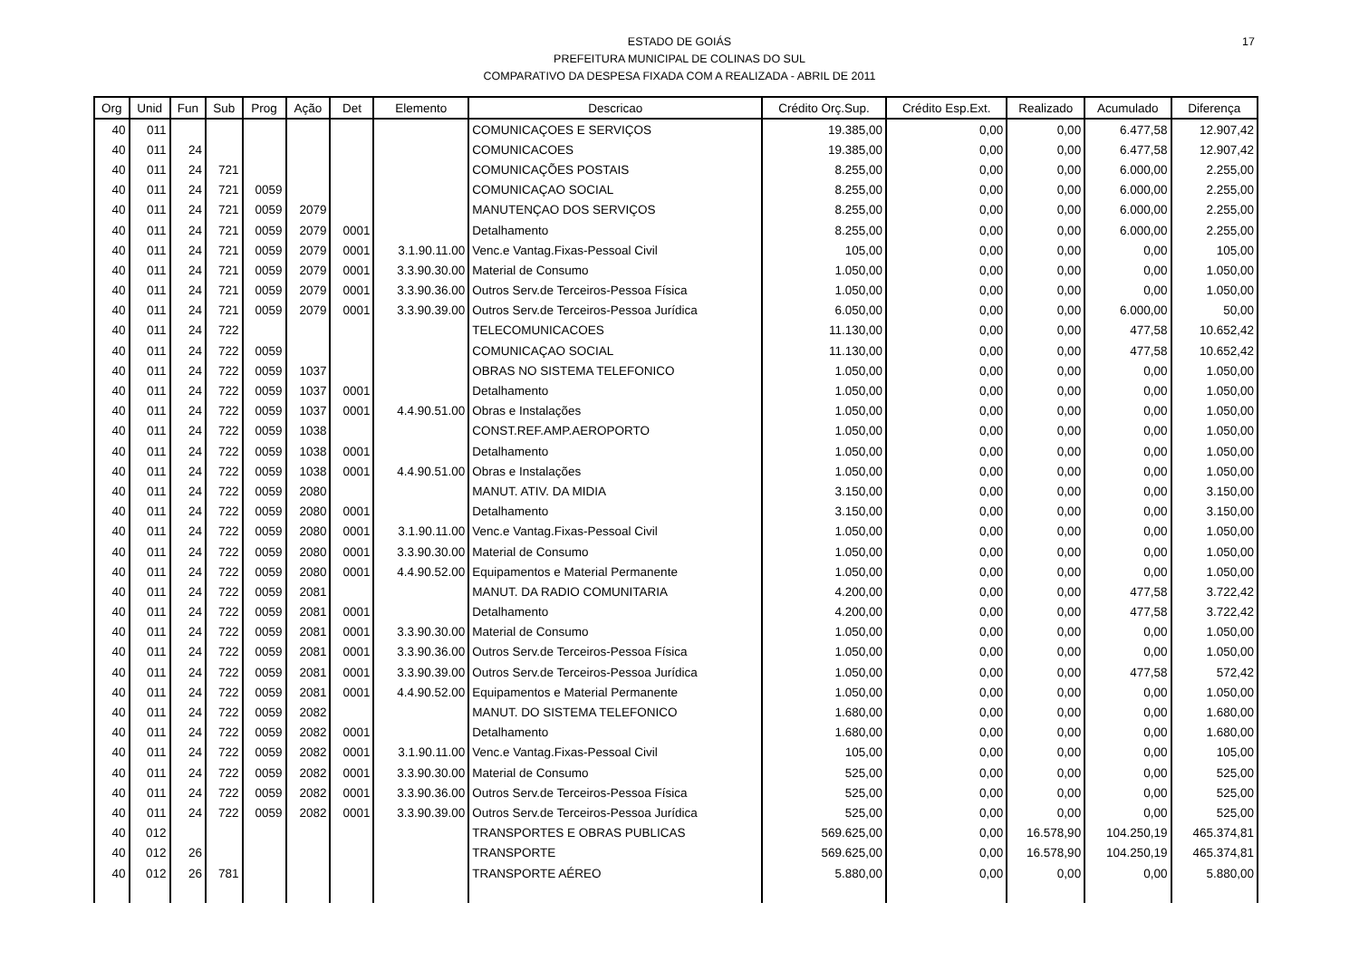17 ESTADO DE GOIÁS
PREFEITURA MUNICIPAL DE COLINAS DO SUL
COMPARATIVO DA DESPESA FIXADA COM A REALIZADA - ABRIL DE 2011
| Org | Unid | Fun | Sub | Prog | Ação | Det | Elemento | Descricao | Crédito Orç.Sup. | Crédito Esp.Ext. | Realizado | Acumulado | Diferença |
| --- | --- | --- | --- | --- | --- | --- | --- | --- | --- | --- | --- | --- | --- |
| 40 | 011 | | | | | | | COMUNICAÇOES E SERVIÇOS | 19.385,00 | 0,00 | 0,00 | 6.477,58 | 12.907,42 |
| 40 | 011 | 24 | | | | | | COMUNICACOES | 19.385,00 | 0,00 | 0,00 | 6.477,58 | 12.907,42 |
| 40 | 011 | 24 | 721 | | | | | COMUNICAÇÕES POSTAIS | 8.255,00 | 0,00 | 0,00 | 6.000,00 | 2.255,00 |
| 40 | 011 | 24 | 721 | 0059 | | | | COMUNICAÇAO SOCIAL | 8.255,00 | 0,00 | 0,00 | 6.000,00 | 2.255,00 |
| 40 | 011 | 24 | 721 | 0059 | 2079 | | | MANUTENÇAO DOS SERVIÇOS | 8.255,00 | 0,00 | 0,00 | 6.000,00 | 2.255,00 |
| 40 | 011 | 24 | 721 | 0059 | 2079 | 0001 | | Detalhamento | 8.255,00 | 0,00 | 0,00 | 6.000,00 | 2.255,00 |
| 40 | 011 | 24 | 721 | 0059 | 2079 | 0001 | 3.1.90.11.00 | Venc.e Vantag.Fixas-Pessoal Civil | 105,00 | 0,00 | 0,00 | 0,00 | 105,00 |
| 40 | 011 | 24 | 721 | 0059 | 2079 | 0001 | 3.3.90.30.00 | Material de Consumo | 1.050,00 | 0,00 | 0,00 | 0,00 | 1.050,00 |
| 40 | 011 | 24 | 721 | 0059 | 2079 | 0001 | 3.3.90.36.00 | Outros Serv.de Terceiros-Pessoa Física | 1.050,00 | 0,00 | 0,00 | 0,00 | 1.050,00 |
| 40 | 011 | 24 | 721 | 0059 | 2079 | 0001 | 3.3.90.39.00 | Outros Serv.de Terceiros-Pessoa Jurídica | 6.050,00 | 0,00 | 0,00 | 6.000,00 | 50,00 |
| 40 | 011 | 24 | 722 | | | | | TELECOMUNICACOES | 11.130,00 | 0,00 | 0,00 | 477,58 | 10.652,42 |
| 40 | 011 | 24 | 722 | 0059 | | | | COMUNICAÇAO SOCIAL | 11.130,00 | 0,00 | 0,00 | 477,58 | 10.652,42 |
| 40 | 011 | 24 | 722 | 0059 | 1037 | | | OBRAS NO SISTEMA TELEFONICO | 1.050,00 | 0,00 | 0,00 | 0,00 | 1.050,00 |
| 40 | 011 | 24 | 722 | 0059 | 1037 | 0001 | | Detalhamento | 1.050,00 | 0,00 | 0,00 | 0,00 | 1.050,00 |
| 40 | 011 | 24 | 722 | 0059 | 1037 | 0001 | 4.4.90.51.00 | Obras e Instalações | 1.050,00 | 0,00 | 0,00 | 0,00 | 1.050,00 |
| 40 | 011 | 24 | 722 | 0059 | 1038 | | | CONST.REF.AMP.AEROPORTO | 1.050,00 | 0,00 | 0,00 | 0,00 | 1.050,00 |
| 40 | 011 | 24 | 722 | 0059 | 1038 | 0001 | | Detalhamento | 1.050,00 | 0,00 | 0,00 | 0,00 | 1.050,00 |
| 40 | 011 | 24 | 722 | 0059 | 1038 | 0001 | 4.4.90.51.00 | Obras e Instalações | 1.050,00 | 0,00 | 0,00 | 0,00 | 1.050,00 |
| 40 | 011 | 24 | 722 | 0059 | 2080 | | | MANUT. ATIV. DA MIDIA | 3.150,00 | 0,00 | 0,00 | 0,00 | 3.150,00 |
| 40 | 011 | 24 | 722 | 0059 | 2080 | 0001 | | Detalhamento | 3.150,00 | 0,00 | 0,00 | 0,00 | 3.150,00 |
| 40 | 011 | 24 | 722 | 0059 | 2080 | 0001 | 3.1.90.11.00 | Venc.e Vantag.Fixas-Pessoal Civil | 1.050,00 | 0,00 | 0,00 | 0,00 | 1.050,00 |
| 40 | 011 | 24 | 722 | 0059 | 2080 | 0001 | 3.3.90.30.00 | Material de Consumo | 1.050,00 | 0,00 | 0,00 | 0,00 | 1.050,00 |
| 40 | 011 | 24 | 722 | 0059 | 2080 | 0001 | 4.4.90.52.00 | Equipamentos e Material Permanente | 1.050,00 | 0,00 | 0,00 | 0,00 | 1.050,00 |
| 40 | 011 | 24 | 722 | 0059 | 2081 | | | MANUT. DA RADIO COMUNITARIA | 4.200,00 | 0,00 | 0,00 | 477,58 | 3.722,42 |
| 40 | 011 | 24 | 722 | 0059 | 2081 | 0001 | | Detalhamento | 4.200,00 | 0,00 | 0,00 | 477,58 | 3.722,42 |
| 40 | 011 | 24 | 722 | 0059 | 2081 | 0001 | 3.3.90.30.00 | Material de Consumo | 1.050,00 | 0,00 | 0,00 | 0,00 | 1.050,00 |
| 40 | 011 | 24 | 722 | 0059 | 2081 | 0001 | 3.3.90.36.00 | Outros Serv.de Terceiros-Pessoa Física | 1.050,00 | 0,00 | 0,00 | 0,00 | 1.050,00 |
| 40 | 011 | 24 | 722 | 0059 | 2081 | 0001 | 3.3.90.39.00 | Outros Serv.de Terceiros-Pessoa Jurídica | 1.050,00 | 0,00 | 0,00 | 477,58 | 572,42 |
| 40 | 011 | 24 | 722 | 0059 | 2081 | 0001 | 4.4.90.52.00 | Equipamentos e Material Permanente | 1.050,00 | 0,00 | 0,00 | 0,00 | 1.050,00 |
| 40 | 011 | 24 | 722 | 0059 | 2082 | | | MANUT. DO SISTEMA TELEFONICO | 1.680,00 | 0,00 | 0,00 | 0,00 | 1.680,00 |
| 40 | 011 | 24 | 722 | 0059 | 2082 | 0001 | | Detalhamento | 1.680,00 | 0,00 | 0,00 | 0,00 | 1.680,00 |
| 40 | 011 | 24 | 722 | 0059 | 2082 | 0001 | 3.1.90.11.00 | Venc.e Vantag.Fixas-Pessoal Civil | 105,00 | 0,00 | 0,00 | 0,00 | 105,00 |
| 40 | 011 | 24 | 722 | 0059 | 2082 | 0001 | 3.3.90.30.00 | Material de Consumo | 525,00 | 0,00 | 0,00 | 0,00 | 525,00 |
| 40 | 011 | 24 | 722 | 0059 | 2082 | 0001 | 3.3.90.36.00 | Outros Serv.de Terceiros-Pessoa Física | 525,00 | 0,00 | 0,00 | 0,00 | 525,00 |
| 40 | 011 | 24 | 722 | 0059 | 2082 | 0001 | 3.3.90.39.00 | Outros Serv.de Terceiros-Pessoa Jurídica | 525,00 | 0,00 | 0,00 | 0,00 | 525,00 |
| 40 | 012 | | | | | | | TRANSPORTES E OBRAS PUBLICAS | 569.625,00 | 0,00 | 16.578,90 | 104.250,19 | 465.374,81 |
| 40 | 012 | 26 | | | | | | TRANSPORTE | 569.625,00 | 0,00 | 16.578,90 | 104.250,19 | 465.374,81 |
| 40 | 012 | 26 | 781 | | | | | TRANSPORTE AÉREO | 5.880,00 | 0,00 | 0,00 | 0,00 | 5.880,00 |